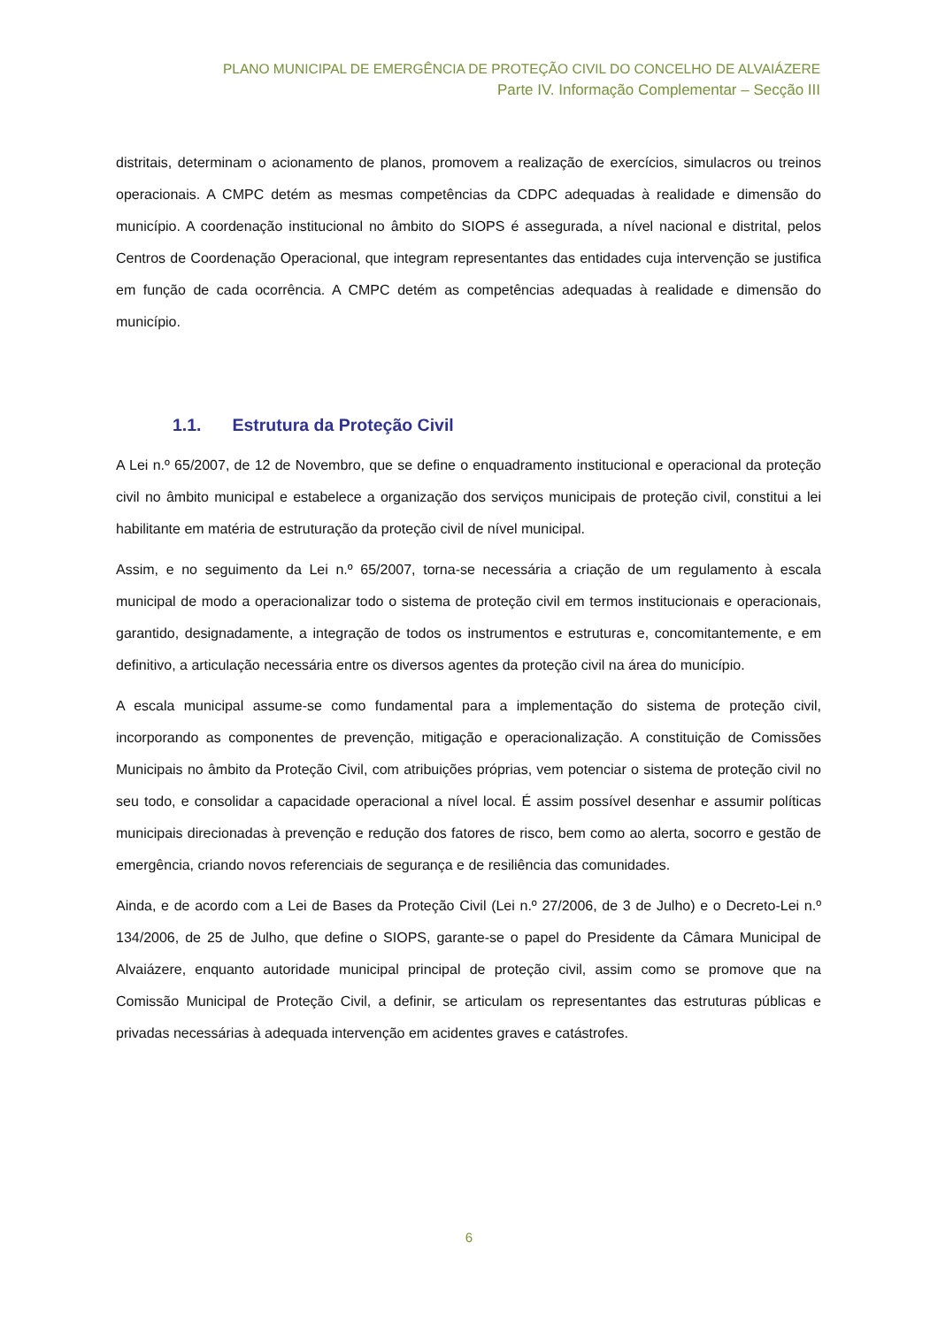PLANO MUNICIPAL DE EMERGÊNCIA DE PROTEÇÃO CIVIL DO CONCELHO DE ALVAIÁZERE
Parte IV. Informação Complementar – Secção III
distritais, determinam o acionamento de planos, promovem a realização de exercícios, simulacros ou treinos operacionais. A CMPC detém as mesmas competências da CDPC adequadas à realidade e dimensão do município. A coordenação institucional no âmbito do SIOPS é assegurada, a nível nacional e distrital, pelos Centros de Coordenação Operacional, que integram representantes das entidades cuja intervenção se justifica em função de cada ocorrência. A CMPC detém as competências adequadas à realidade e dimensão do município.
1.1. Estrutura da Proteção Civil
A Lei n.º 65/2007, de 12 de Novembro, que se define o enquadramento institucional e operacional da proteção civil no âmbito municipal e estabelece a organização dos serviços municipais de proteção civil, constitui a lei habilitante em matéria de estruturação da proteção civil de nível municipal.
Assim, e no seguimento da Lei n.º 65/2007, torna-se necessária a criação de um regulamento à escala municipal de modo a operacionalizar todo o sistema de proteção civil em termos institucionais e operacionais, garantido, designadamente, a integração de todos os instrumentos e estruturas e, concomitantemente, e em definitivo, a articulação necessária entre os diversos agentes da proteção civil na área do município.
A escala municipal assume-se como fundamental para a implementação do sistema de proteção civil, incorporando as componentes de prevenção, mitigação e operacionalização. A constituição de Comissões Municipais no âmbito da Proteção Civil, com atribuições próprias, vem potenciar o sistema de proteção civil no seu todo, e consolidar a capacidade operacional a nível local. É assim possível desenhar e assumir políticas municipais direcionadas à prevenção e redução dos fatores de risco, bem como ao alerta, socorro e gestão de emergência, criando novos referenciais de segurança e de resiliência das comunidades.
Ainda, e de acordo com a Lei de Bases da Proteção Civil (Lei n.º 27/2006, de 3 de Julho) e o Decreto-Lei n.º 134/2006, de 25 de Julho, que define o SIOPS, garante-se o papel do Presidente da Câmara Municipal de Alvaiázere, enquanto autoridade municipal principal de proteção civil, assim como se promove que na Comissão Municipal de Proteção Civil, a definir, se articulam os representantes das estruturas públicas e privadas necessárias à adequada intervenção em acidentes graves e catástrofes.
6